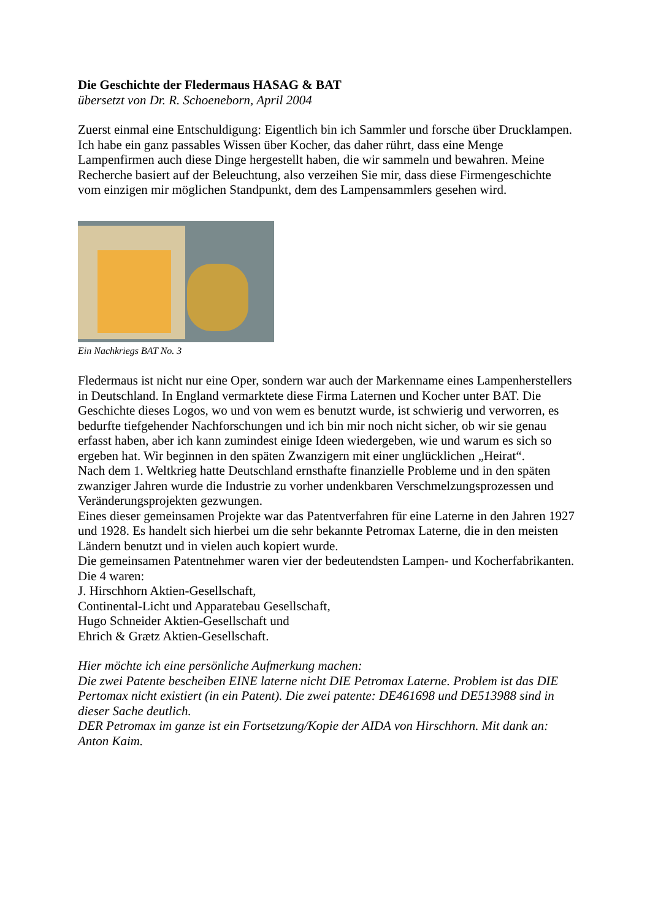Die Geschichte der Fledermaus HASAG & BAT
übersetzt von Dr. R. Schoeneborn, April 2004
Zuerst einmal eine Entschuldigung: Eigentlich bin ich Sammler und forsche über Drucklampen. Ich habe ein ganz passables Wissen über Kocher, das daher rührt, dass eine Menge Lampenfirmen auch diese Dinge hergestellt haben, die wir sammeln und bewahren. Meine Recherche basiert auf der Beleuchtung, also verzeihen Sie mir, dass diese Firmengeschichte vom einzigen mir möglichen Standpunkt, dem des Lampensammlers gesehen wird.
Ein Nachkriegs BAT No. 3
Fledermaus ist nicht nur eine Oper, sondern war auch der Markenname eines Lampenherstellers in Deutschland. In England vermarktete diese Firma Laternen und Kocher unter BAT. Die Geschichte dieses Logos, wo und von wem es benutzt wurde, ist schwierig und verworren, es bedurfte tiefgehender Nachforschungen und ich bin mir noch nicht sicher, ob wir sie genau erfasst haben, aber ich kann zumindest einige Ideen wiedergeben, wie und warum es sich so ergeben hat. Wir beginnen in den späten Zwanzigern mit einer unglücklichen „Heirat“.
Nach dem 1. Weltkrieg hatte Deutschland ernsthafte finanzielle Probleme und in den späten zwanziger Jahren wurde die Industrie zu vorher undenkbaren Verschmelzungsprozessen und Veränderungsprojekten gezwungen.
Eines dieser gemeinsamen Projekte war das Patentverfahren für eine Laterne in den Jahren 1927 und 1928. Es handelt sich hierbei um die sehr bekannte Petromax Laterne, die in den meisten Ländern benutzt und in vielen auch kopiert wurde.
Die gemeinsamen Patentnehmer waren vier der bedeutendsten Lampen- und Kocherfabrikanten. Die 4 waren:
J. Hirschhorn Aktien-Gesellschaft,
Continental-Licht und Apparatebau Gesellschaft,
Hugo Schneider Aktien-Gesellschaft und
Ehrich & Grætz Aktien-Gesellschaft.
Hier möchte ich eine persönliche Aufmerkung machen:
Die zwei Patente bescheiben EINE laterne nicht DIE Petromax Laterne. Problem ist das DIE Pertomax nicht existiert (in ein Patent). Die zwei patente: DE461698 und DE513988 sind in dieser Sache deutlich.
DER Petromax im ganze ist ein Fortsetzung/Kopie der AIDA von Hirschhorn. Mit dank an: Anton Kaim.